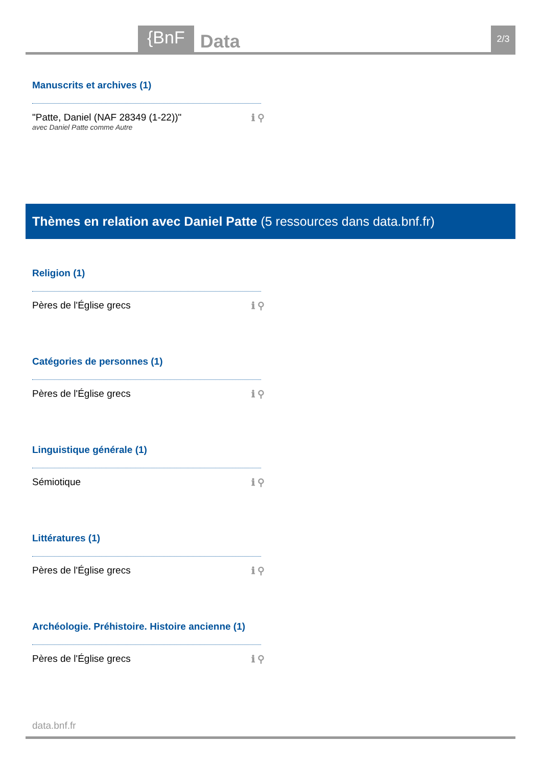{BnF Data 2/3
Manuscrits et archives (1)
"Patte, Daniel (NAF 28349 (1-22))"
avec Daniel Patte comme Autre
ℹ ⚲
Thèmes en relation avec Daniel Patte (5 ressources dans data.bnf.fr)
Religion (1)
Pères de l'Église grecs ℹ ⚲
Catégories de personnes (1)
Pères de l'Église grecs ℹ ⚲
Linguistique générale (1)
Sémiotique ℹ ⚲
Littératures (1)
Pères de l'Église grecs ℹ ⚲
Archéologie. Préhistoire. Histoire ancienne (1)
Pères de l'Église grecs ℹ ⚲
data.bnf.fr